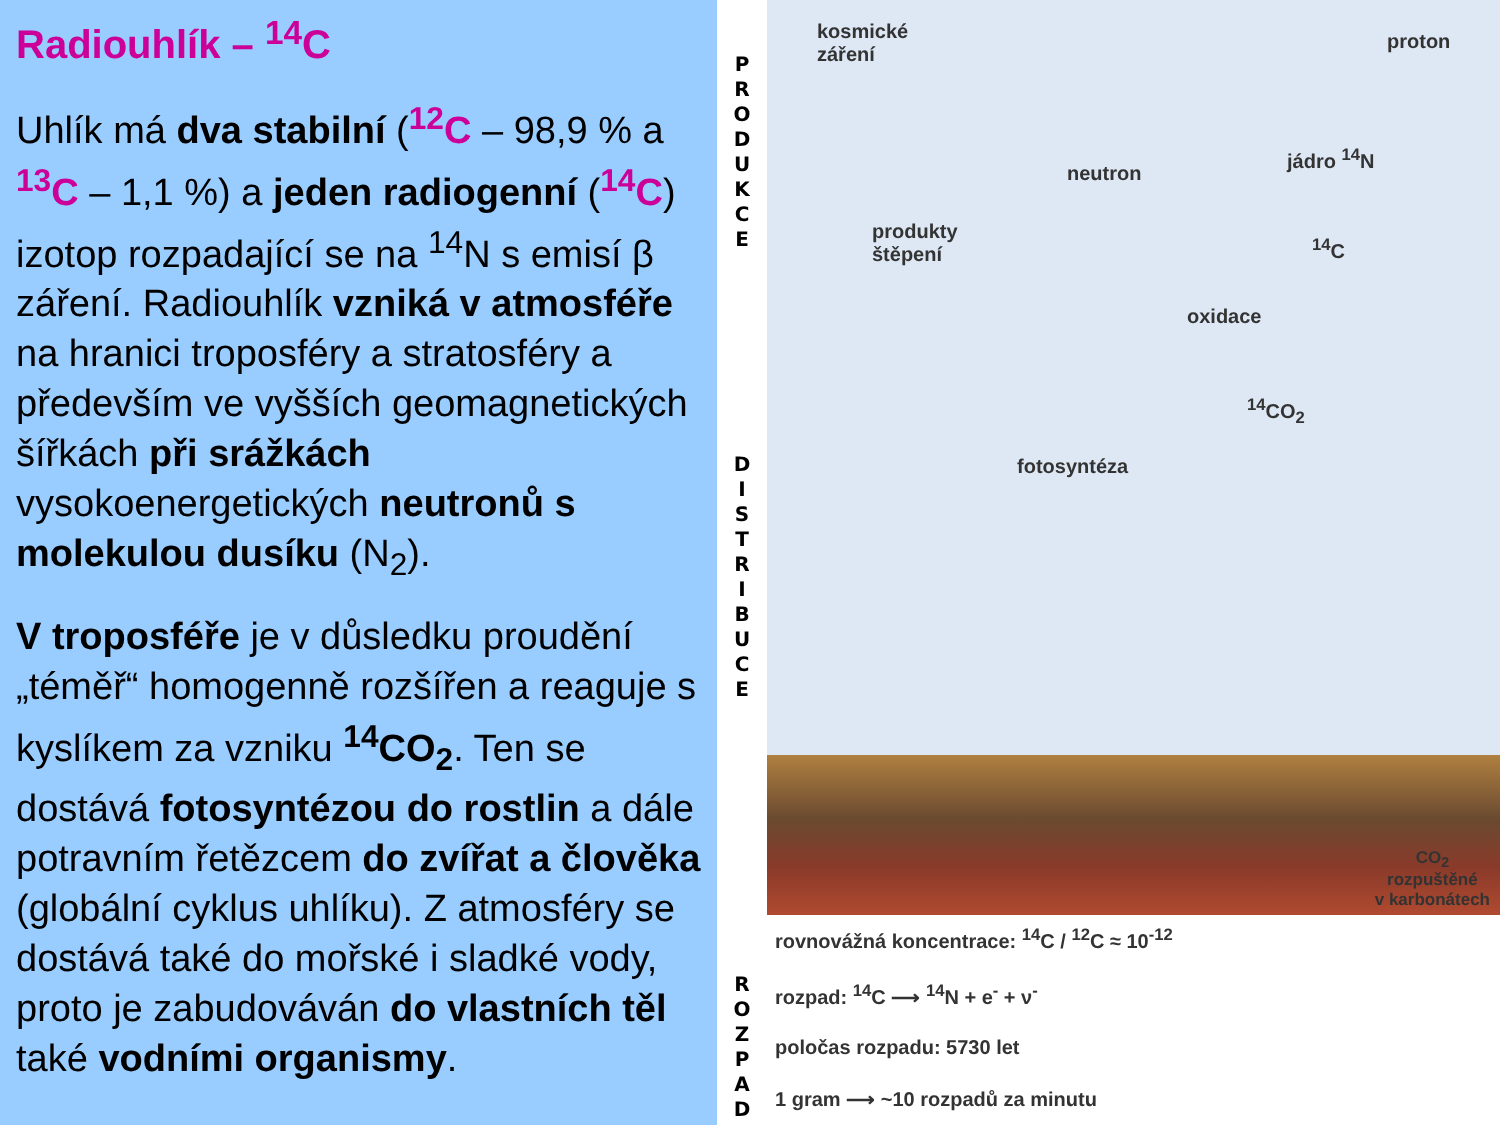Radiouhlík – <sup>14</sup>C
Uhlík má dva stabilní (<sup>12</sup>C – 98,9 % a <sup>13</sup>C – 1,1 %) a jeden radiogenní (<sup>14</sup>C) izotop rozpadající se na <sup>14</sup>N s emisí β záření. Radiouhlík vzniká v atmosféře na hranici troposféry a stratosféry a především ve vyšších geomagnetických šířkách při srážkách vysokoenergetických neutronů s molekulou dusíku (N<sub>2</sub>).
V troposféře je v důsledku proudění „téměř“ homogenně rozšířen a reaguje s kyslíkem za vzniku <sup>14</sup>CO<sub>2</sub>. Ten se dostává fotosyntézou do rostlin a dále potravním řetězcem do zvířat a člověka (globální cyklus uhlíku). Z atmosféry se dostává také do mořské i sladké vody, proto je zabudováván do vlastních těl také vodními organismy.
P
R
O
D
U
K
C
E
D
I
S
T
R
I
B
U
C
E
R
O
Z
P
A
D
kosmické
záření
proton
neutron
jádro <sup>14</sup>N
produkty
štěpení
<sup>14</sup>C
oxidace
<sup>14</sup>CO<sub>2</sub>
fotosyntéza
CO<sub>2</sub>
rozpuštěné
v karbonátech
rovnovážná koncentrace: <sup>14</sup>C / <sup>12</sup>C ≈ 10<sup>-12</sup>
rozpad: <sup>14</sup>C ⟶ <sup>14</sup>N + e<sup>-</sup> + ν<sup>-</sup>
poločas rozpadu: 5730 let
1 gram ⟶ ~10 rozpadů za minutu